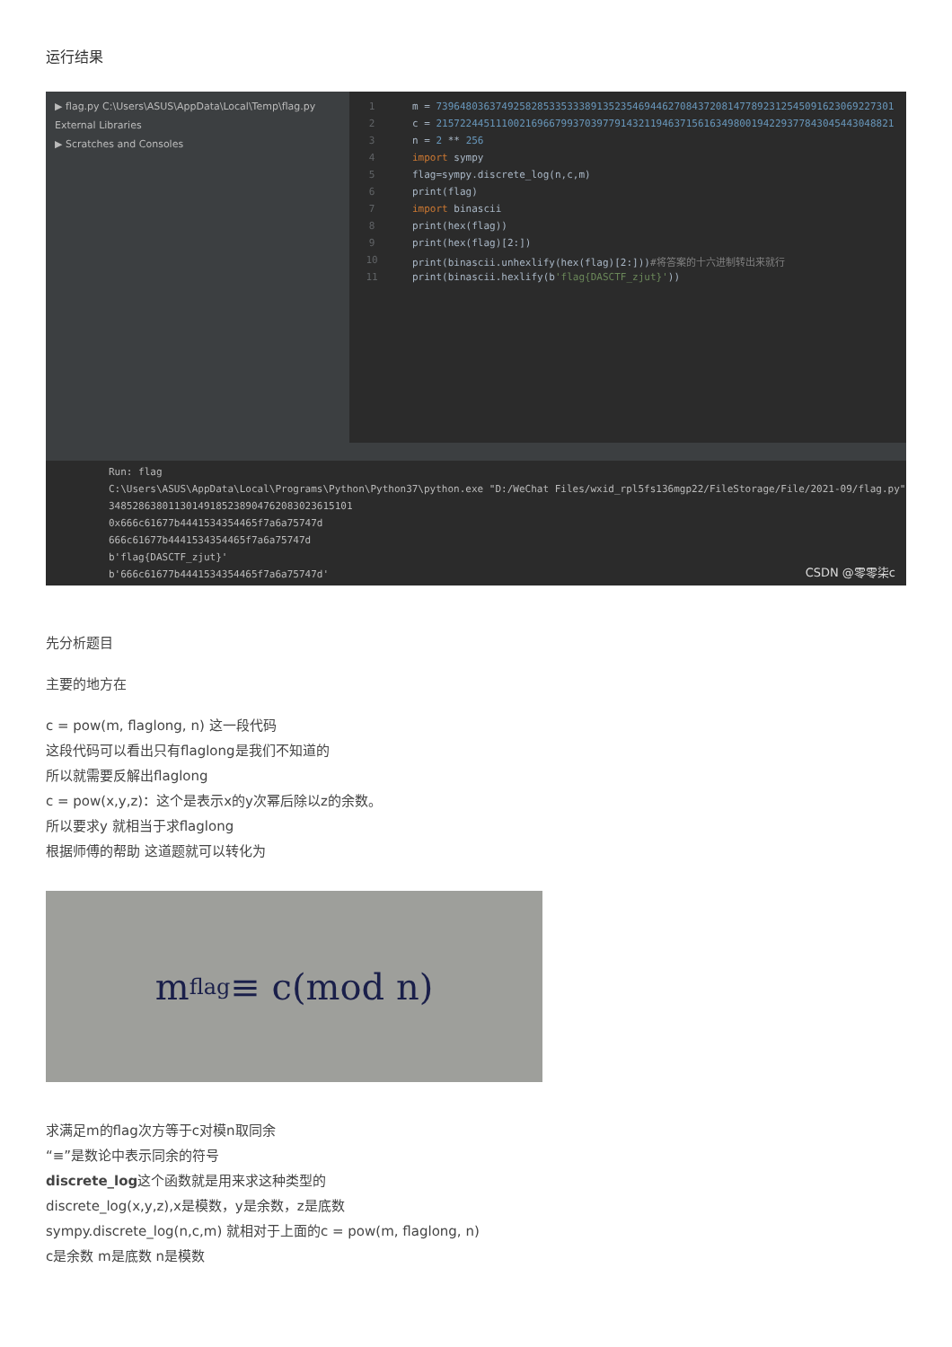运行结果
▶ flag.py C:\Users\ASUS\AppData\Local\Temp\flag.py
External Libraries
▶ Scratches and Consoles
1 m = 73964803637492582853353338913523546944627084372081477892312545091623069227301
2 c = 21572244511100216966799370397791432119463715616349800194229377843045443048821
3 n = 2 ** 256
4 import sympy
5 flag=sympy.discrete_log(n,c,m)
6 print(flag)
7 import binascii
8 print(hex(flag))
9 print(hex(flag)[2:])
10 print(binascii.unhexlify(hex(flag)[2:]))#将答案的十六进制转出来就行
11 print(binascii.hexlify(b'flag{DASCTF_zjut}'))
Run: flag
C:\Users\ASUS\AppData\Local\Programs\Python\Python37\python.exe "D:/WeChat Files/wxid_rpl5fs136mgp22/FileStorage/File/2021-09/flag.py"
34852863801130149185238904762083023615101
0x666c61677b4441534354465f7a6a75747d
666c61677b4441534354465f7a6a75747d
b'flag{DASCTF_zjut}'
b'666c61677b4441534354465f7a6a75747d'
CSDN @零零柒c
先分析题目
主要的地方在
c = pow(m, flaglong, n) 这一段代码
这段代码可以看出只有flaglong是我们不知道的
所以就需要反解出flaglong
c = pow(x,y,z)：这个是表示x的y次幂后除以z的余数。
所以要求y 就相当于求flaglong
根据师傅的帮助 这道题就可以转化为
m<sup>flag</sup> ≡ c(mod n)
求满足m的flag次方等于c对模n取同余
“≡”是数论中表示同余的符号
discrete_log这个函数就是用来求这种类型的
discrete_log(x,y,z),x是模数，y是余数，z是底数
sympy.discrete_log(n,c,m) 就相对于上面的c = pow(m, flaglong, n)
c是余数 m是底数 n是模数